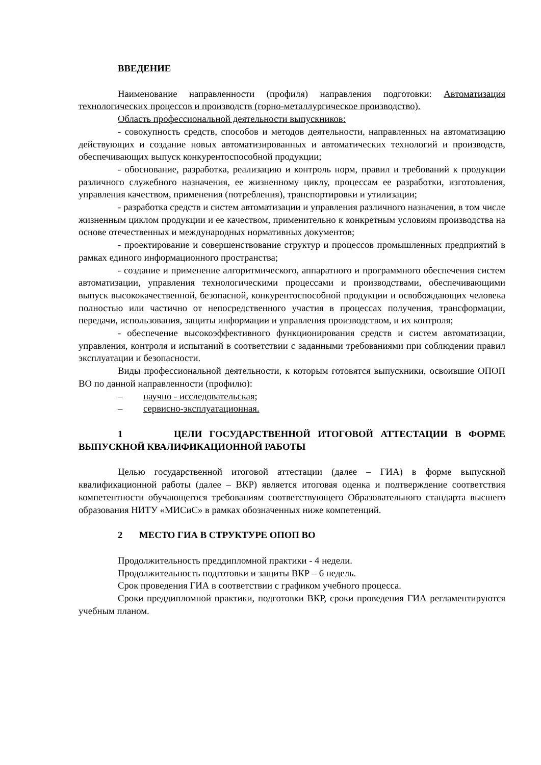ВВЕДЕНИЕ
Наименование направленности (профиля) направления подготовки: Автоматизация технологических процессов и производств (горно-металлургическое производство).
Область профессиональной деятельности выпускников:
- совокупность средств, способов и методов деятельности, направленных на автоматизацию действующих и создание новых автоматизированных и автоматических технологий и производств, обеспечивающих выпуск конкурентоспособной продукции;
- обоснование, разработка, реализацию и контроль норм, правил и требований к продукции различного служебного назначения, ее жизненному циклу, процессам ее разработки, изготовления, управления качеством, применения (потребления), транспортировки и утилизации;
- разработка средств и систем автоматизации и управления различного назначения, в том числе жизненным циклом продукции и ее качеством, применительно к конкретным условиям производства на основе отечественных и международных нормативных документов;
- проектирование и совершенствование структур и процессов промышленных предприятий в рамках единого информационного пространства;
- создание и применение алгоритмического, аппаратного и программного обеспечения систем автоматизации, управления технологическими процессами и производствами, обеспечивающими выпуск высококачественной, безопасной, конкурентоспособной продукции и освобождающих человека полностью или частично от непосредственного участия в процессах получения, трансформации, передачи, использования, защиты информации и управления производством, и их контроля;
- обеспечение высокоэффективного функционирования средств и систем автоматизации, управления, контроля и испытаний в соответствии с заданными требованиями при соблюдении правил эксплуатации и безопасности.
Виды профессиональной деятельности, к которым готовятся выпускники, освоившие ОПОП ВО по данной направленности (профилю):
– научно - исследовательская;
– сервисно-эксплуатационная.
1 ЦЕЛИ ГОСУДАРСТВЕННОЙ ИТОГОВОЙ АТТЕСТАЦИИ В ФОРМЕ ВЫПУСКНОЙ КВАЛИФИКАЦИОННОЙ РАБОТЫ
Целью государственной итоговой аттестации (далее – ГИА) в форме выпускной квалификационной работы (далее – ВКР) является итоговая оценка и подтверждение соответствия компетентности обучающегося требованиям соответствующего Образовательного стандарта высшего образования НИТУ «МИСиС» в рамках обозначенных ниже компетенций.
2 МЕСТО ГИА В СТРУКТУРЕ ОПОП ВО
Продолжительность преддипломной практики - 4 недели.
Продолжительность подготовки и защиты ВКР – 6 недель.
Срок проведения ГИА в соответствии с графиком учебного процесса.
Сроки преддипломной практики, подготовки ВКР, сроки проведения ГИА регламентируются учебным планом.